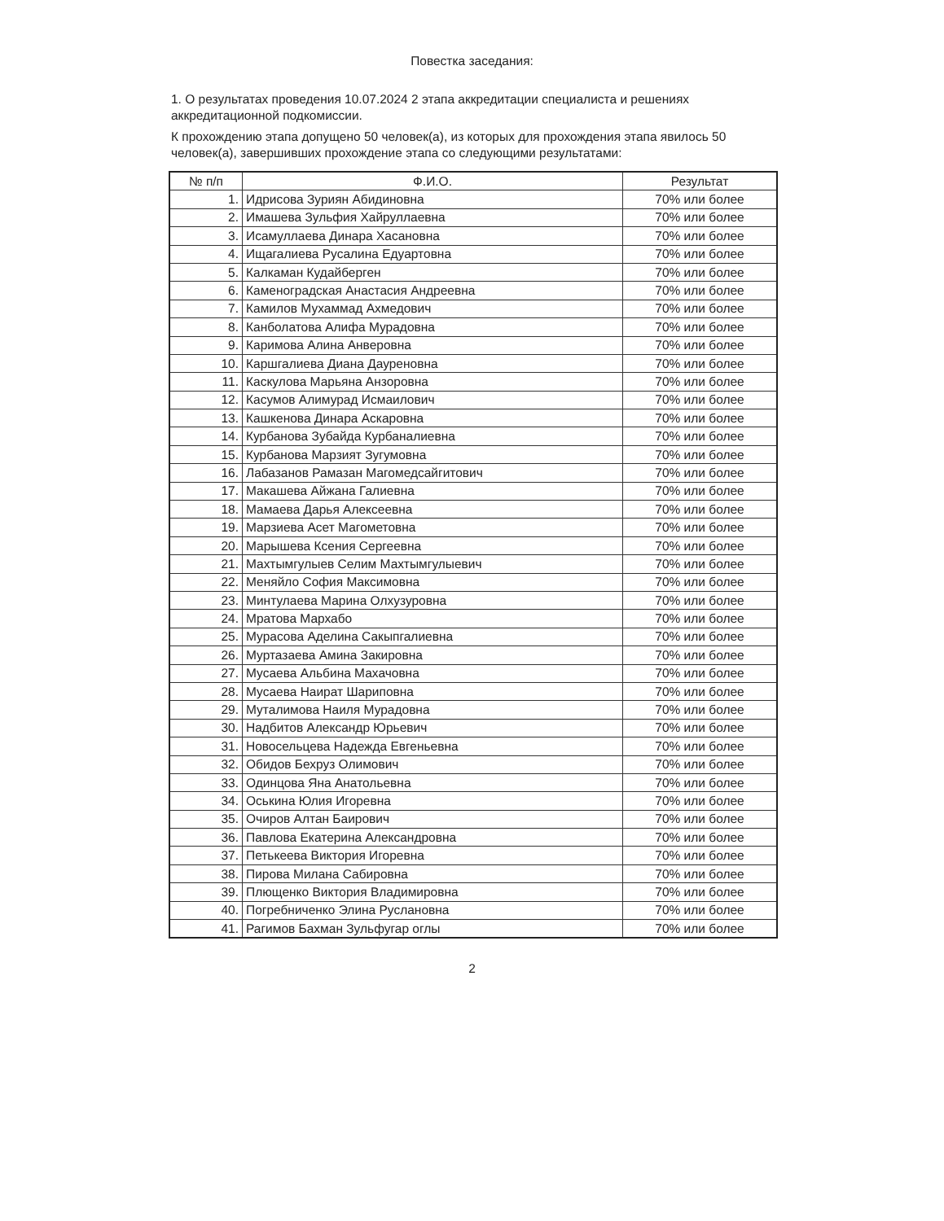Повестка заседания:
1. О результатах проведения 10.07.2024 2 этапа аккредитации специалиста и решениях аккредитационной подкомиссии.
К прохождению этапа допущено 50 человек(а), из которых для прохождения этапа явилось 50 человек(а), завершивших прохождение этапа со следующими результатами:
| № п/п | Ф.И.О. | Результат |
| --- | --- | --- |
| 1. | Идрисова Зуриян Абидиновна | 70% или более |
| 2. | Имашева Зульфия Хайруллаевна | 70% или более |
| 3. | Исамуллаева Динара Хасановна | 70% или более |
| 4. | Ищагалиева Русалина Едуартовна | 70% или более |
| 5. | Калкаман Кудайберген | 70% или более |
| 6. | Каменоградская Анастасия Андреевна | 70% или более |
| 7. | Камилов Мухаммад Ахмедович | 70% или более |
| 8. | Канболатова Алифа Мурадовна | 70% или более |
| 9. | Каримова Алина Анверовна | 70% или более |
| 10. | Каршгалиева Диана Дауреновна | 70% или более |
| 11. | Каскулова Марьяна Анзоровна | 70% или более |
| 12. | Касумов Алимурад Исмаилович | 70% или более |
| 13. | Кашкенова Динара Аскаровна | 70% или более |
| 14. | Курбанова Зубайда Курбаналиевна | 70% или более |
| 15. | Курбанова Марзият Зугумовна | 70% или более |
| 16. | Лабазанов Рамазан Магомедсайгитович | 70% или более |
| 17. | Макашева Айжана Галиевна | 70% или более |
| 18. | Мамаева Дарья Алексеевна | 70% или более |
| 19. | Марзиева Асет Магометовна | 70% или более |
| 20. | Марышева Ксения Сергеевна | 70% или более |
| 21. | Махтымгулыев Селим Махтымгулыевич | 70% или более |
| 22. | Меняйло София Максимовна | 70% или более |
| 23. | Минтулаева Марина Олхузуровна | 70% или более |
| 24. | Мратова Мархабо | 70% или более |
| 25. | Мурасова Аделина Сакыпгалиевна | 70% или более |
| 26. | Муртазаева Амина Закировна | 70% или более |
| 27. | Мусаева Альбина Махачовна | 70% или более |
| 28. | Мусаева Наират Шариповна | 70% или более |
| 29. | Муталимова Наиля Мурадовна | 70% или более |
| 30. | Надбитов Александр Юрьевич | 70% или более |
| 31. | Новосельцева Надежда Евгеньевна | 70% или более |
| 32. | Обидов Бехруз Олимович | 70% или более |
| 33. | Одинцова Яна Анатольевна | 70% или более |
| 34. | Оськина Юлия Игоревна | 70% или более |
| 35. | Очиров Алтан Баирович | 70% или более |
| 36. | Павлова Екатерина Александровна | 70% или более |
| 37. | Петькеева Виктория Игоревна | 70% или более |
| 38. | Пирова Милана Сабировна | 70% или более |
| 39. | Плющенко Виктория Владимировна | 70% или более |
| 40. | Погребниченко Элина Руслановна | 70% или более |
| 41. | Рагимов Бахман Зульфугар оглы | 70% или более |
2